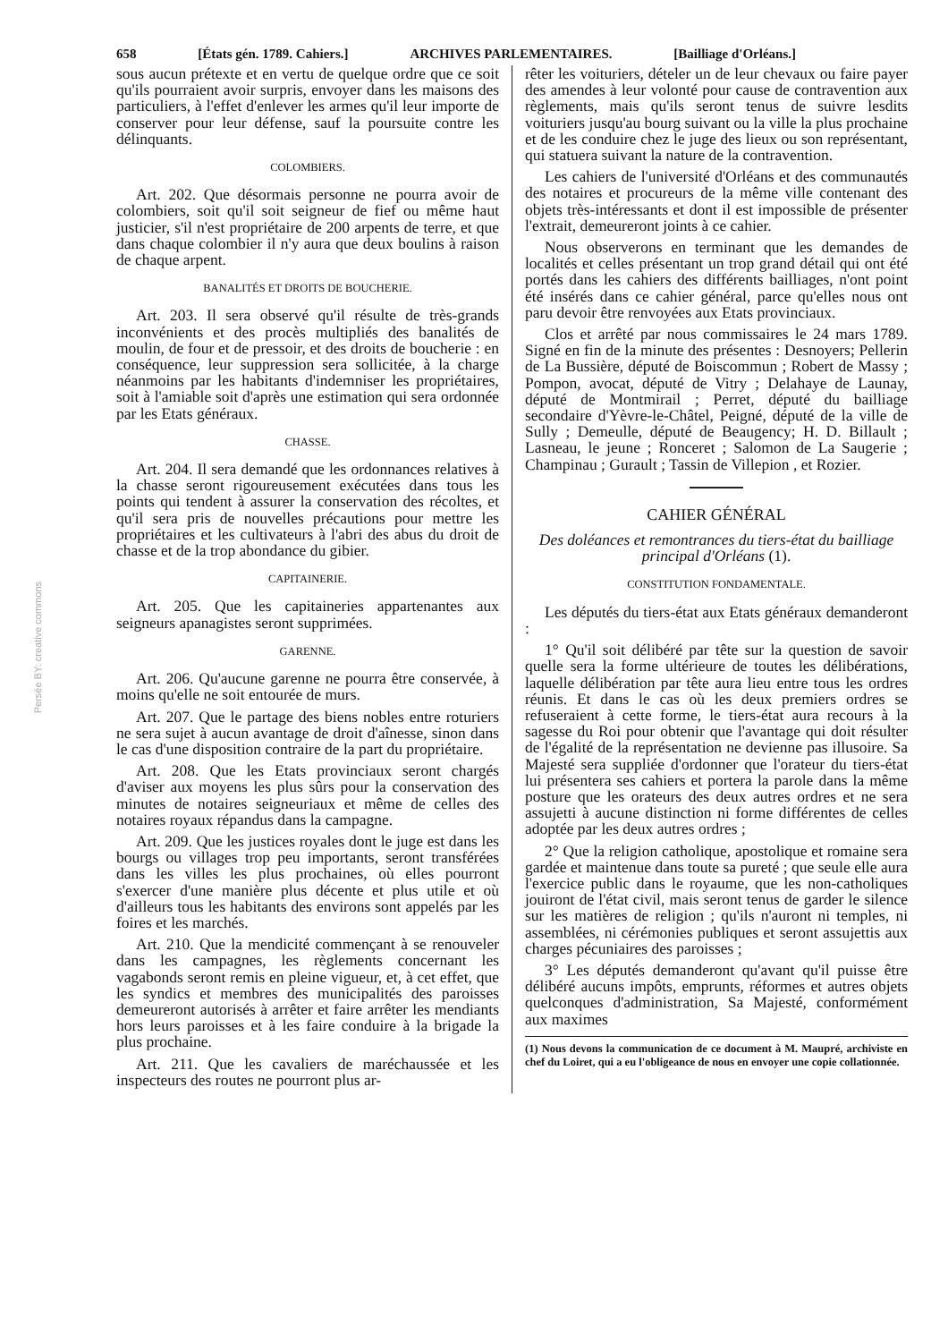Persée BY: creative commons
658 [États gén. 1789. Cahiers.] ARCHIVES PARLEMENTAIRES. [Bailliage d'Orléans.]
sous aucun prétexte et en vertu de quelque ordre que ce soit qu'ils pourraient avoir surpris, envoyer dans les maisons des particuliers, à l'effet d'enlever les armes qu'il leur importe de conserver pour leur défense, sauf la poursuite contre les délinquants.
COLOMBIERS.
Art. 202. Que désormais personne ne pourra avoir de colombiers, soit qu'il soit seigneur de fief ou même haut justicier, s'il n'est propriétaire de 200 arpents de terre, et que dans chaque colombier il n'y aura que deux boulins à raison de chaque arpent.
BANALITÉS ET DROITS DE BOUCHERIE.
Art. 203. Il sera observé qu'il résulte de très-grands inconvénients et des procès multipliés des banalités de moulin, de four et de pressoir, et des droits de boucherie : en conséquence, leur suppression sera sollicitée, à la charge néanmoins par les habitants d'indemniser les propriétaires, soit à l'amiable soit d'après une estimation qui sera ordonnée par les Etats généraux.
CHASSE.
Art. 204. Il sera demandé que les ordonnances relatives à la chasse seront rigoureusement exécutées dans tous les points qui tendent à assurer la conservation des récoltes, et qu'il sera pris de nouvelles précautions pour mettre les propriétaires et les cultivateurs à l'abri des abus du droit de chasse et de la trop abondance du gibier.
CAPITAINERIE.
Art. 205. Que les capitaineries appartenantes aux seigneurs apanagistes seront supprimées.
GARENNE.
Art. 206. Qu'aucune garenne ne pourra être conservée, à moins qu'elle ne soit entourée de murs.
Art. 207. Que le partage des biens nobles entre roturiers ne sera sujet à aucun avantage de droit d'aînesse, sinon dans le cas d'une disposition contraire de la part du propriétaire.
Art. 208. Que les Etats provinciaux seront chargés d'aviser aux moyens les plus sûrs pour la conservation des minutes de notaires seigneuriaux et même de celles des notaires royaux répandus dans la campagne.
Art. 209. Que les justices royales dont le juge est dans les bourgs ou villages trop peu importants, seront transférées dans les villes les plus prochaines, où elles pourront s'exercer d'une manière plus décente et plus utile et où d'ailleurs tous les habitants des environs sont appelés par les foires et les marchés.
Art. 210. Que la mendicité commençant à se renouveler dans les campagnes, les règlements concernant les vagabonds seront remis en pleine vigueur, et, à cet effet, que les syndics et membres des municipalités des paroisses demeureront autorisés à arrêter et faire arrêter les mendiants hors leurs paroisses et à les faire conduire à la brigade la plus prochaine.
Art. 211. Que les cavaliers de maréchaussée et les inspecteurs des routes ne pourront plus ar-
rêter les voituriers, dételer un de leur chevaux ou faire payer des amendes à leur volonté pour cause de contravention aux règlements, mais qu'ils seront tenus de suivre lesdits voituriers jusqu'au bourg suivant ou la ville la plus prochaine et de les conduire chez le juge des lieux ou son représentant, qui statuera suivant la nature de la contravention.
Les cahiers de l'université d'Orléans et des communautés des notaires et procureurs de la même ville contenant des objets très-intéressants et dont il est impossible de présenter l'extrait, demeureront joints à ce cahier.
Nous observerons en terminant que les demandes de localités et celles présentant un trop grand détail qui ont été portés dans les cahiers des différents bailliages, n'ont point été insérés dans ce cahier général, parce qu'elles nous ont paru devoir être renvoyées aux Etats provinciaux.
Clos et arrêté par nous commissaires le 24 mars 1789. Signé en fin de la minute des présentes : Desnoyers; Pellerin de La Bussière, député de Boiscommun ; Robert de Massy ; Pompon, avocat, député de Vitry ; Delahaye de Launay, député de Montmirail ; Perret, député du bailliage secondaire d'Yèvre-le-Châtel, Peigné, député de la ville de Sully ; Demeulle, député de Beaugency; H. D. Billault ; Lasneau, le jeune ; Ronceret ; Salomon de La Saugerie ; Champinau ; Gurault ; Tassin de Villepion , et Rozier.
CAHIER GÉNÉRAL
Des doléances et remontrances du tiers-état du bailliage principal d'Orléans (1).
CONSTITUTION FONDAMENTALE.
Les députés du tiers-état aux Etats généraux demanderont :
1° Qu'il soit délibéré par tête sur la question de savoir quelle sera la forme ultérieure de toutes les délibérations, laquelle délibération par tête aura lieu entre tous les ordres réunis. Et dans le cas où les deux premiers ordres se refuseraient à cette forme, le tiers-état aura recours à la sagesse du Roi pour obtenir que l'avantage qui doit résulter de l'égalité de la représentation ne devienne pas illusoire. Sa Majesté sera suppliée d'ordonner que l'orateur du tiers-état lui présentera ses cahiers et portera la parole dans la même posture que les orateurs des deux autres ordres et ne sera assujetti à aucune distinction ni forme différentes de celles adoptée par les deux autres ordres ;
2° Que la religion catholique, apostolique et romaine sera gardée et maintenue dans toute sa pureté ; que seule elle aura l'exercice public dans le royaume, que les non-catholiques jouiront de l'état civil, mais seront tenus de garder le silence sur les matières de religion ; qu'ils n'auront ni temples, ni assemblées, ni cérémonies publiques et seront assujettis aux charges pécuniaires des paroisses ;
3° Les députés demanderont qu'avant qu'il puisse être délibéré aucuns impôts, emprunts, réformes et autres objets quelconques d'administration, Sa Majesté, conformément aux maximes
(1) Nous devons la communication de ce document à M. Maupré, archiviste en chef du Loiret, qui a eu l'obligeance de nous en envoyer une copie collationnée.